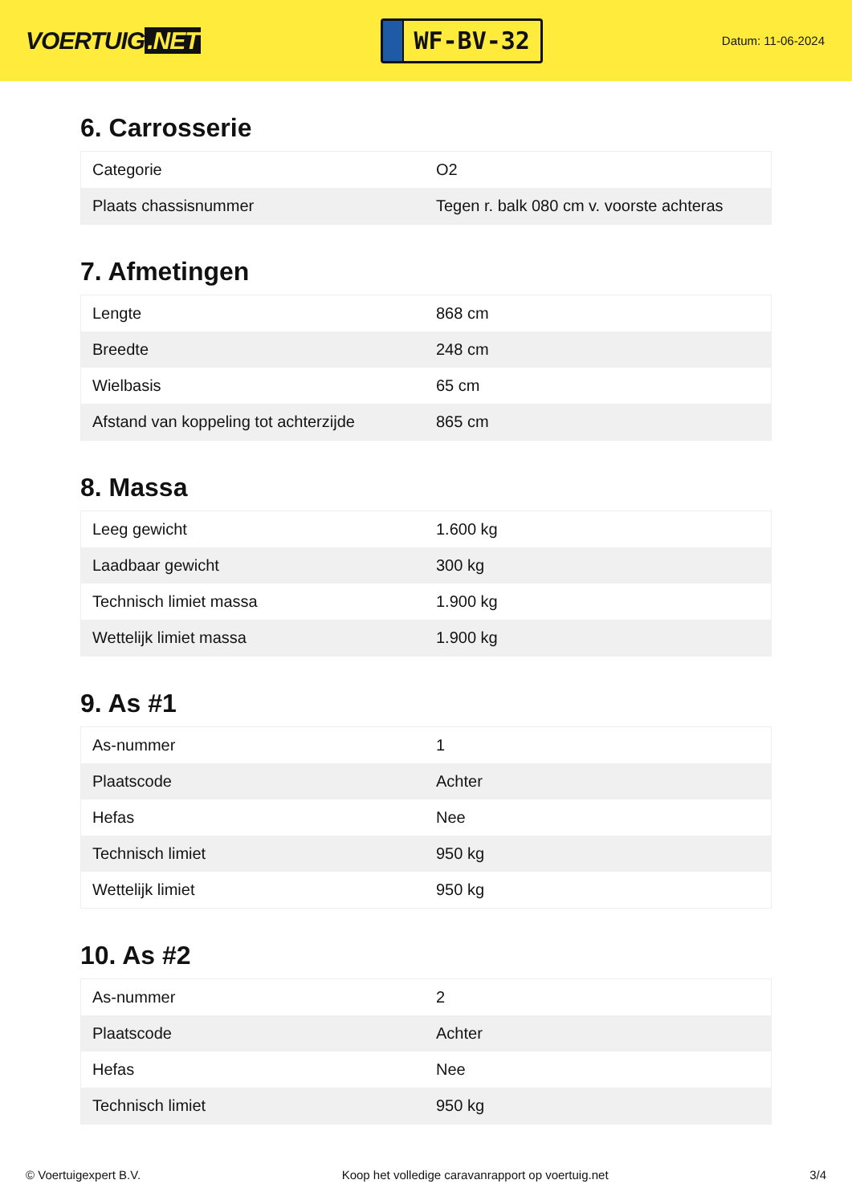VOERTUIG.NET
WF-BV-32
Datum: 11-06-2024
6. Carrosserie
| Categorie | O2 |
| Plaats chassisnummer | Tegen r. balk 080 cm v. voorste achteras |
7. Afmetingen
| Lengte | 868 cm |
| Breedte | 248 cm |
| Wielbasis | 65 cm |
| Afstand van koppeling tot achterzijde | 865 cm |
8. Massa
| Leeg gewicht | 1.600 kg |
| Laadbaar gewicht | 300 kg |
| Technisch limiet massa | 1.900 kg |
| Wettelijk limiet massa | 1.900 kg |
9. As #1
| As-nummer | 1 |
| Plaatscode | Achter |
| Hefas | Nee |
| Technisch limiet | 950 kg |
| Wettelijk limiet | 950 kg |
10. As #2
| As-nummer | 2 |
| Plaatscode | Achter |
| Hefas | Nee |
| Technisch limiet | 950 kg |
© Voertuigexpert B.V. Koop het volledige caravanrapport op voertuig.net 3/4